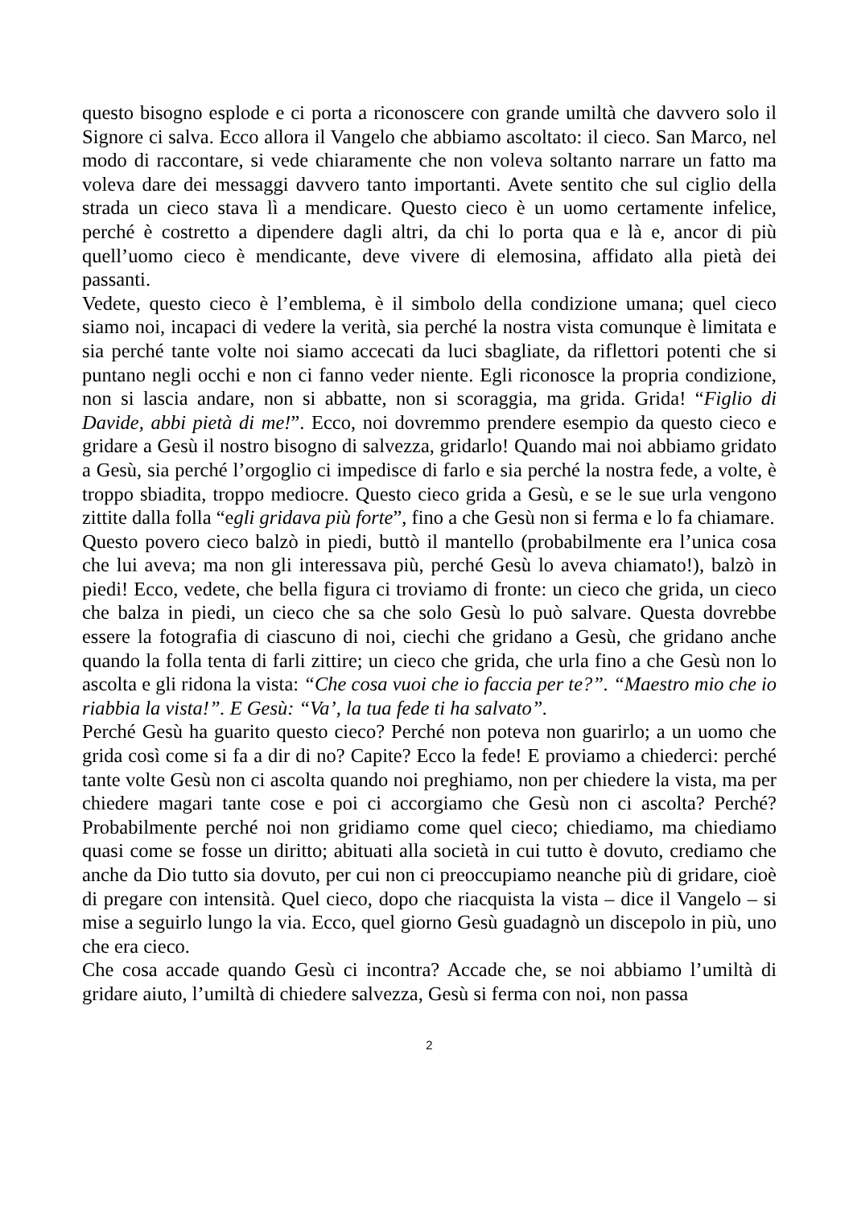questo bisogno esplode e ci porta a riconoscere con grande umiltà che davvero solo il Signore ci salva. Ecco allora il Vangelo che abbiamo ascoltato: il cieco. San Marco, nel modo di raccontare, si vede chiaramente che non voleva soltanto narrare un fatto ma voleva dare dei messaggi davvero tanto importanti. Avete sentito che sul ciglio della strada un cieco stava lì a mendicare. Questo cieco è un uomo certamente infelice, perché è costretto a dipendere dagli altri, da chi lo porta qua e là e, ancor di più quell’uomo cieco è mendicante, deve vivere di elemosina, affidato alla pietà dei passanti.
Vedete, questo cieco è l’emblema, è il simbolo della condizione umana; quel cieco siamo noi, incapaci di vedere la verità, sia perché la nostra vista comunque è limitata e sia perché tante volte noi siamo accecati da luci sbagliate, da riflettori potenti che si puntano negli occhi e non ci fanno veder niente. Egli riconosce la propria condizione, non si lascia andare, non si abbatte, non si scoraggia, ma grida. Grida! “Figlio di Davide, abbi pietà di me!”. Ecco, noi dovremmo prendere esempio da questo cieco e gridare a Gesù il nostro bisogno di salvezza, gridarlo! Quando mai noi abbiamo gridato a Gesù, sia perché l’orgoglio ci impedisce di farlo e sia perché la nostra fede, a volte, è troppo sbiadita, troppo mediocre. Questo cieco grida a Gesù, e se le sue urla vengono zittite dalla folla “egli gridava più forte”, fino a che Gesù non si ferma e lo fa chiamare.
Questo povero cieco balzò in piedi, buttò il mantello (probabilmente era l’unica cosa che lui aveva; ma non gli interessava più, perché Gesù lo aveva chiamato!), balzò in piedi! Ecco, vedete, che bella figura ci troviamo di fronte: un cieco che grida, un cieco che balza in piedi, un cieco che sa che solo Gesù lo può salvare. Questa dovrebbe essere la fotografia di ciascuno di noi, ciechi che gridano a Gesù, che gridano anche quando la folla tenta di farli zittire; un cieco che grida, che urla fino a che Gesù non lo ascolta e gli ridona la vista: “Che cosa vuoi che io faccia per te?”. “Maestro mio che io riabbia la vista!”. E Gesù: “Va’, la tua fede ti ha salvato”.
Perché Gesù ha guarito questo cieco? Perché non poteva non guarirlo; a un uomo che grida così come si fa a dir di no? Capite? Ecco la fede! E proviamo a chiederci: perché tante volte Gesù non ci ascolta quando noi preghiamo, non per chiedere la vista, ma per chiedere magari tante cose e poi ci accorgiamo che Gesù non ci ascolta? Perché? Probabilmente perché noi non gridiamo come quel cieco; chiediamo, ma chiediamo quasi come se fosse un diritto; abituati alla società in cui tutto è dovuto, crediamo che anche da Dio tutto sia dovuto, per cui non ci preoccupiamo neanche più di gridare, cioè di pregare con intensità. Quel cieco, dopo che riacquista la vista – dice il Vangelo – si mise a seguirlo lungo la via. Ecco, quel giorno Gesù guadagnò un discepolo in più, uno che era cieco.
Che cosa accade quando Gesù ci incontra? Accade che, se noi abbiamo l’umiltà di gridare aiuto, l’umiltà di chiedere salvezza, Gesù si ferma con noi, non passa
2